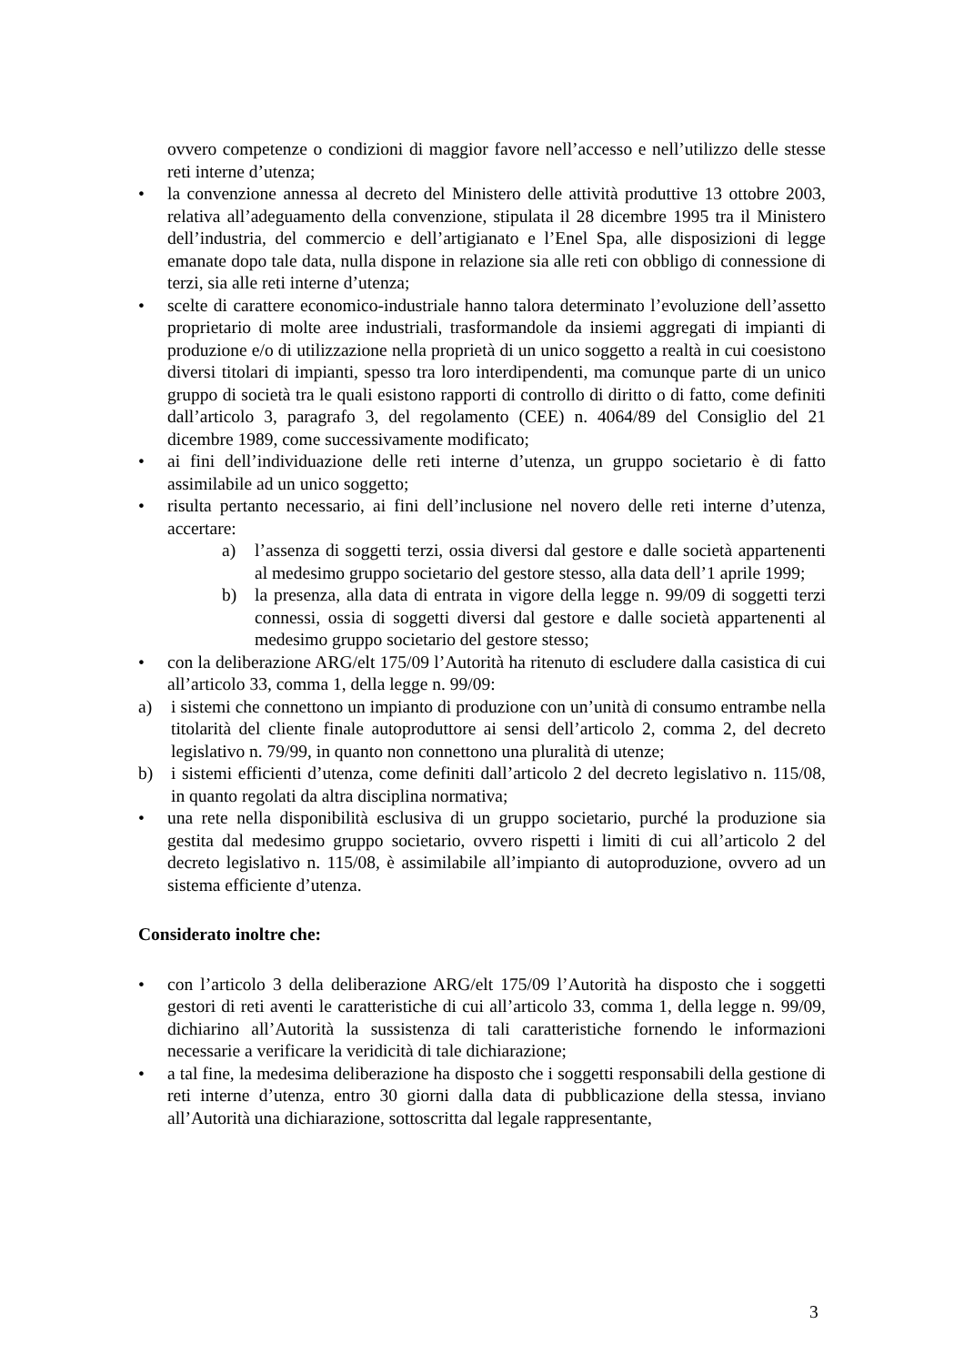ovvero competenze o condizioni di maggior favore nell’accesso e nell’utilizzo delle stesse reti interne d’utenza;
• la convenzione annessa al decreto del Ministero delle attività produttive 13 ottobre 2003, relativa all’adeguamento della convenzione, stipulata il 28 dicembre 1995 tra il Ministero dell’industria, del commercio e dell’artigianato e l’Enel Spa, alle disposizioni di legge emanate dopo tale data, nulla dispone in relazione sia alle reti con obbligo di connessione di terzi, sia alle reti interne d’utenza;
• scelte di carattere economico-industriale hanno talora determinato l’evoluzione dell’assetto proprietario di molte aree industriali, trasformandole da insiemi aggregati di impianti di produzione e/o di utilizzazione nella proprietà di un unico soggetto a realtà in cui coesistono diversi titolari di impianti, spesso tra loro interdipendenti, ma comunque parte di un unico gruppo di società tra le quali esistono rapporti di controllo di diritto o di fatto, come definiti dall’articolo 3, paragrafo 3, del regolamento (CEE) n. 4064/89 del Consiglio del 21 dicembre 1989, come successivamente modificato;
• ai fini dell’individuazione delle reti interne d’utenza, un gruppo societario è di fatto assimilabile ad un unico soggetto;
• risulta pertanto necessario, ai fini dell’inclusione nel novero delle reti interne d’utenza, accertare:
a) l’assenza di soggetti terzi, ossia diversi dal gestore e dalle società appartenenti al medesimo gruppo societario del gestore stesso, alla data dell’1 aprile 1999;
b) la presenza, alla data di entrata in vigore della legge n. 99/09 di soggetti terzi connessi, ossia di soggetti diversi dal gestore e dalle società appartenenti al medesimo gruppo societario del gestore stesso;
• con la deliberazione ARG/elt 175/09 l’Autorità ha ritenuto di escludere dalla casistica di cui all’articolo 33, comma 1, della legge n. 99/09:
a) i sistemi che connettono un impianto di produzione con un’unità di consumo entrambe nella titolarità del cliente finale autoproduttore ai sensi dell’articolo 2, comma 2, del decreto legislativo n. 79/99, in quanto non connettono una pluralità di utenze;
b) i sistemi efficienti d’utenza, come definiti dall’articolo 2 del decreto legislativo n. 115/08, in quanto regolati da altra disciplina normativa;
• una rete nella disponibilità esclusiva di un gruppo societario, purché la produzione sia gestita dal medesimo gruppo societario, ovvero rispetti i limiti di cui all’articolo 2 del decreto legislativo n. 115/08, è assimilabile all’impianto di autoproduzione, ovvero ad un sistema efficiente d’utenza.
Considerato inoltre che:
• con l’articolo 3 della deliberazione ARG/elt 175/09 l’Autorità ha disposto che i soggetti gestori di reti aventi le caratteristiche di cui all’articolo 33, comma 1, della legge n. 99/09, dichiarino all’Autorità la sussistenza di tali caratteristiche fornendo le informazioni necessarie a verificare la veridicità di tale dichiarazione;
• a tal fine, la medesima deliberazione ha disposto che i soggetti responsabili della gestione di reti interne d’utenza, entro 30 giorni dalla data di pubblicazione della stessa, inviano all’Autorità una dichiarazione, sottoscritta dal legale rappresentante,
3